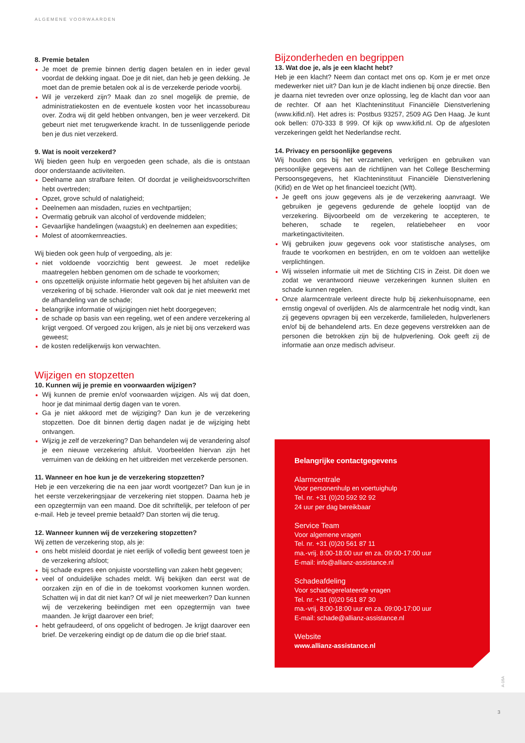ALGEMENE VOORWAARDEN
8. Premie betalen
Je moet de premie binnen dertig dagen betalen en in ieder geval voordat de dekking ingaat. Doe je dit niet, dan heb je geen dekking. Je moet dan de premie betalen ook al is de verzekerde periode voorbij.
Wil je verzekerd zijn? Maak dan zo snel mogelijk de premie, de administratiekosten en de eventuele kosten voor het incassobureau over. Zodra wij dit geld hebben ontvangen, ben je weer verzekerd. Dit gebeurt niet met terugwerkende kracht. In de tussenliggende periode ben je dus niet verzekerd.
9. Wat is nooit verzekerd?
Wij bieden geen hulp en vergoeden geen schade, als die is ontstaan door onderstaande activiteiten.
Deelname aan strafbare feiten. Of doordat je veiligheidsvoorschriften hebt overtreden;
Opzet, grove schuld of nalatigheid;
Deelnemen aan misdaden, ruzies en vechtpartijen;
Overmatig gebruik van alcohol of verdovende middelen;
Gevaarlijke handelingen (waagstuk) en deelnemen aan expedities;
Molest of atoomkernreacties.
Wij bieden ook geen hulp of vergoeding, als je:
niet voldoende voorzichtig bent geweest. Je moet redelijke maatregelen hebben genomen om de schade te voorkomen;
ons opzettelijk onjuiste informatie hebt gegeven bij het afsluiten van de verzekering of bij schade. Hieronder valt ook dat je niet meewerkt met de afhandeling van de schade;
belangrijke informatie of wijzigingen niet hebt doorgegeven;
de schade op basis van een regeling, wet of een andere verzekering al krijgt vergoed. Of vergoed zou krijgen, als je niet bij ons verzekerd was geweest;
de kosten redelijkerwijs kon verwachten.
Wijzigen en stopzetten
10. Kunnen wij je premie en voorwaarden wijzigen?
Wij kunnen de premie en/of voorwaarden wijzigen. Als wij dat doen, hoor je dat minimaal dertig dagen van te voren.
Ga je niet akkoord met de wijziging? Dan kun je de verzekering stopzetten. Doe dit binnen dertig dagen nadat je de wijziging hebt ontvangen.
Wijzig je zelf de verzekering? Dan behandelen wij de verandering alsof je een nieuwe verzekering afsluit. Voorbeelden hiervan zijn het verruimen van de dekking en het uitbreiden met verzekerde personen.
11. Wanneer en hoe kun je de verzekering stopzetten?
Heb je een verzekering die na een jaar wordt voortgezet? Dan kun je in het eerste verzekeringsjaar de verzekering niet stoppen. Daarna heb je een opzegtermijn van een maand. Doe dit schriftelijk, per telefoon of per e-mail. Heb je teveel premie betaald? Dan storten wij die terug.
12. Wanneer kunnen wij de verzekering stopzetten?
Wij zetten de verzekering stop, als je:
ons hebt misleid doordat je niet eerlijk of volledig bent geweest toen je de verzekering afsloot;
bij schade expres een onjuiste voorstelling van zaken hebt gegeven;
veel of onduidelijke schades meldt. Wij bekijken dan eerst wat de oorzaken zijn en of die in de toekomst voorkomen kunnen worden. Schatten wij in dat dit niet kan? Of wil je niet meewerken? Dan kunnen wij de verzekering beëindigen met een opzegtermijn van twee maanden. Je krijgt daarover een brief;
hebt gefraudeerd, of ons opgelicht of bedrogen. Je krijgt daarover een brief. De verzekering eindigt op de datum die op die brief staat.
Bijzonderheden en begrippen
13. Wat doe je, als je een klacht hebt?
Heb je een klacht? Neem dan contact met ons op. Kom je er met onze medewerker niet uit? Dan kun je de klacht indienen bij onze directie. Ben je daarna niet tevreden over onze oplossing, leg de klacht dan voor aan de rechter. Of aan het Klachteninstituut Financiële Dienstverlening (www.kifid.nl). Het adres is: Postbus 93257, 2509 AG Den Haag. Je kunt ook bellen: 070-333 8 999. Of kijk op www.kifid.nl. Op de afgesloten verzekeringen geldt het Nederlandse recht.
14. Privacy en persoonlijke gegevens
Wij houden ons bij het verzamelen, verkrijgen en gebruiken van persoonlijke gegevens aan de richtlijnen van het College Bescherming Persoonsgegevens, het Klachteninstituut Financiële Dienstverlening (Kifid) en de Wet op het financieel toezicht (Wft).
Je geeft ons jouw gegevens als je de verzekering aanvraagt. We gebruiken je gegevens gedurende de gehele looptijd van de verzekering. Bijvoorbeeld om de verzekering te accepteren, te beheren, schade te regelen, relatiebeheer en voor marketingactiviteiten.
Wij gebruiken jouw gegevens ook voor statistische analyses, om fraude te voorkomen en bestrijden, en om te voldoen aan wettelijke verplichtingen.
Wij wisselen informatie uit met de Stichting CIS in Zeist. Dit doen we zodat we verantwoord nieuwe verzekeringen kunnen sluiten en schade kunnen regelen.
Onze alarmcentrale verleent directe hulp bij ziekenhuisopname, een ernstig ongeval of overlijden. Als de alarmcentrale het nodig vindt, kan zij gegevens opvragen bij een verzekerde, familieleden, hulpverleners en/of bij de behandelend arts. En deze gegevens verstrekken aan de personen die betrokken zijn bij de hulpverlening. Ook geeft zij de informatie aan onze medisch adviseur.
Belangrijke contactgegevens
Alarmcentrale
Voor personenhulp en voertuighulp
Tel. nr. +31 (0)20 592 92 92
24 uur per dag bereikbaar
Service Team
Voor algemene vragen
Tel. nr. +31 (0)20 561 87 11
ma.-vrij. 8:00-18:00 uur en za. 09:00-17:00 uur
E-mail: info@allianz-assistance.nl
Schadeafdeling
Voor schadegerelateerde vragen
Tel. nr. +31 (0)20 561 87 30
ma.-vrij. 8:00-18:00 uur en za. 09:00-17:00 uur
E-mail: schade@allianz-assistance.nl
Website
www.allianz-assistance.nl
A-16A
3